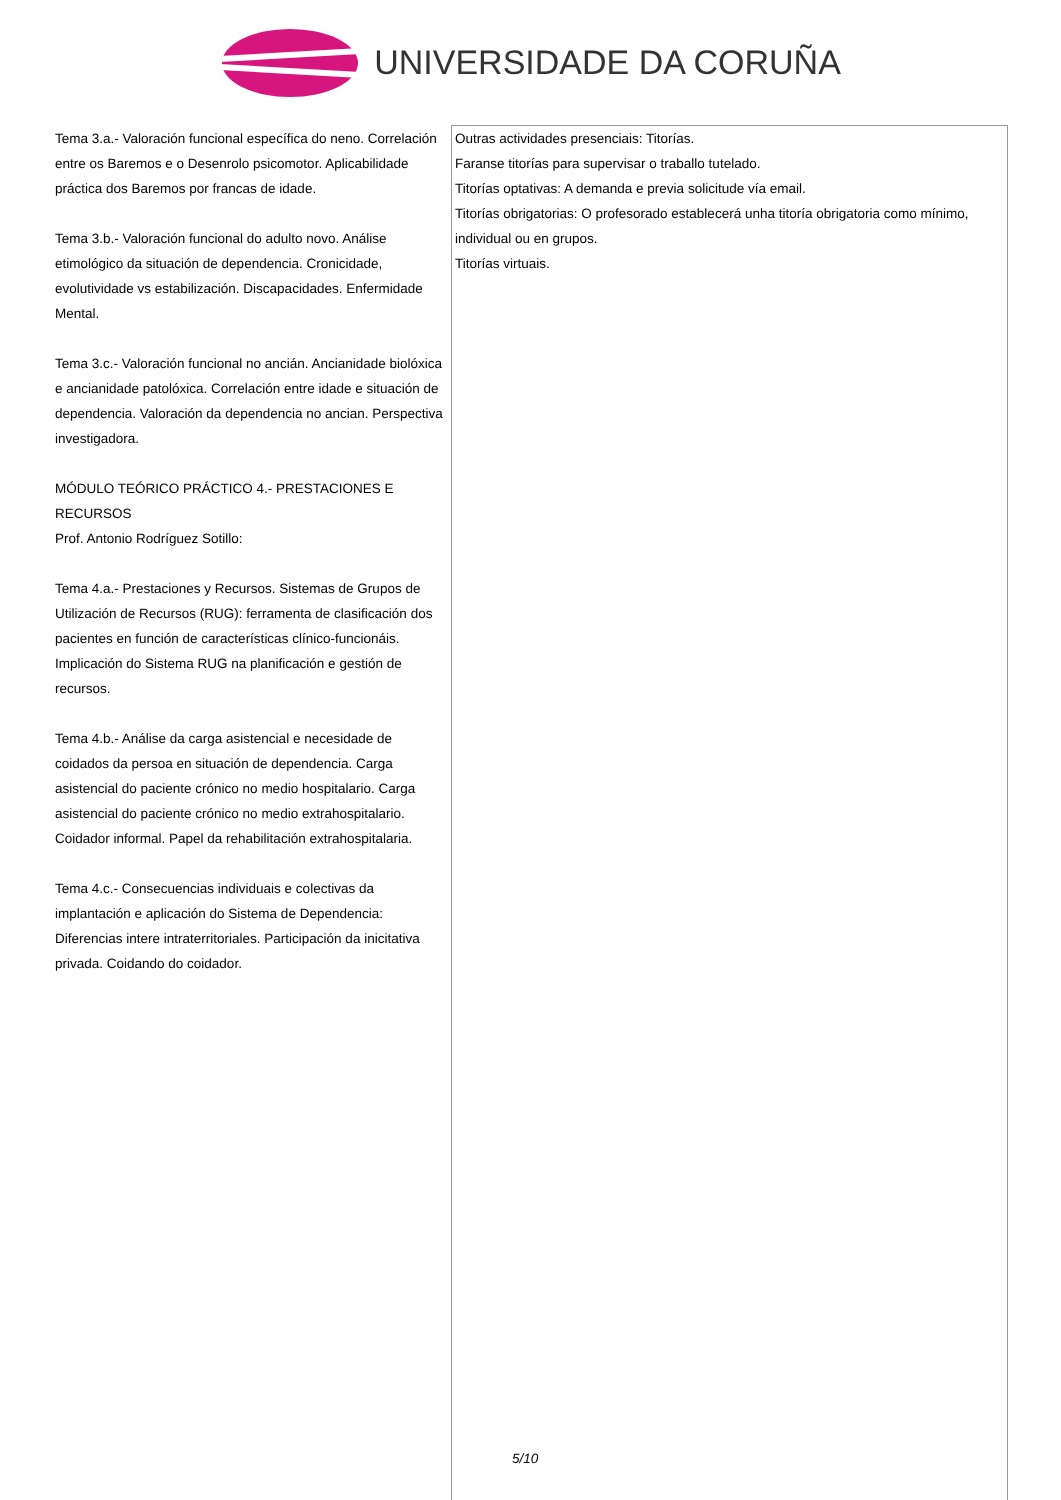UNIVERSIDADE DA CORUÑA
| Tema 3.a.- Valoración funcional específica do neno. Correlación entre os Baremos e o Desenrolo psicomotor. Aplicabilidade práctica dos Baremos por francas de idade. Tema 3.b.- Valoración funcional do adulto novo. Análise etimológico da situación de dependencia. Cronicidade, evolutividade vs estabilización. Discapacidades. Enfermidade Mental. Tema 3.c.- Valoración funcional no ancián. Ancianidade biolóxica e ancianidade patolóxica. Correlación entre idade e situación de dependencia. Valoración da dependencia no ancian. Perspectiva investigadora. MÓDULO TEÓRICO PRÁCTICO 4.- PRESTACIONES E RECURSOS Prof. Antonio Rodríguez Sotillo: Tema 4.a.- Prestaciones y Recursos. Sistemas de Grupos de Utilización de Recursos (RUG): ferramenta de clasificación dos pacientes en función de características clínico-funcionáis. Implicación do Sistema RUG na planificación e gestión de recursos. Tema 4.b.- Análise da carga asistencial e necesidade de coidados da persoa en situación de dependencia. Carga asistencial do paciente crónico no medio hospitalario. Carga asistencial do paciente crónico no medio extrahospitalario. Coidador informal. Papel da rehabilitación extrahospitalaria. Tema 4.c.- Consecuencias individuais e colectivas da implantación e aplicación do Sistema de Dependencia: Diferencias intere intraterritoriales. Participación da inicitativa privada. Coidando do coidador. | Outras actividades presenciais: Titorías. Faranse titorías para supervisar o traballo tutelado. Titorías optativas: A demanda e previa solicitude vía email. Titorías obrigatorias: O profesorado establecerá unha titoría obrigatoria como mínimo, individual ou en grupos. Titorías virtuais. |
5/10